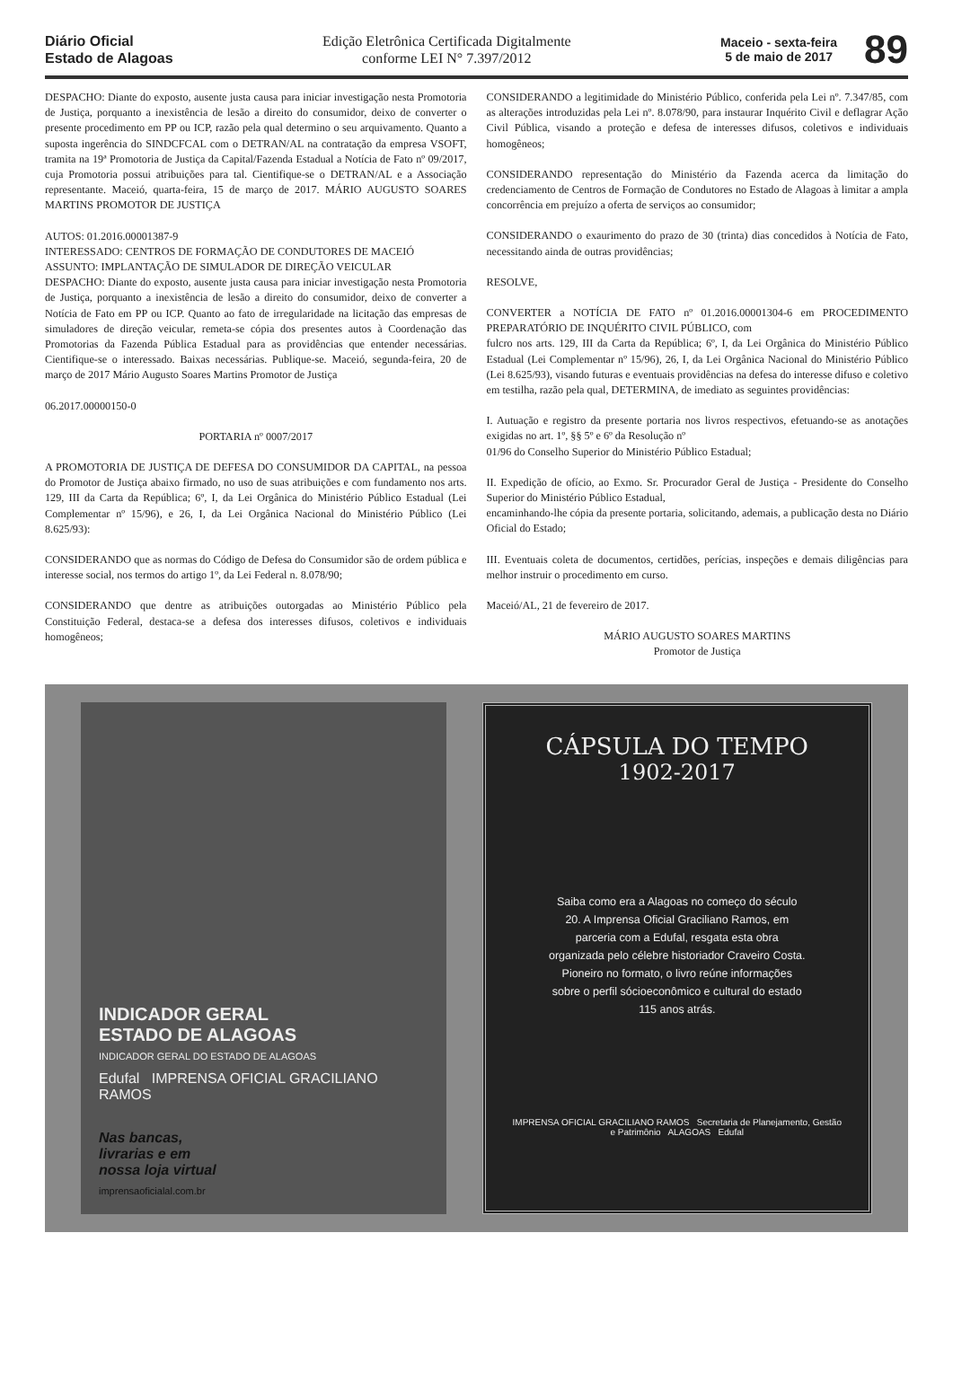Diário Oficial
Estado de Alagoas
Edição Eletrônica Certificada Digitalmente
conforme LEI N° 7.397/2012
Maceio - sexta-feira
5 de maio de 2017
89
DESPACHO: Diante do exposto, ausente justa causa para iniciar investigação nesta Promotoria de Justiça, porquanto a inexistência de lesão a direito do consumidor, deixo de converter o presente procedimento em PP ou ICP, razão pela qual determino o seu arquivamento. Quanto a suposta ingerência do SINDCFCAL com o DETRAN/AL na contratação da empresa VSOFT, tramita na 19ª Promotoria de Justiça da Capital/Fazenda Estadual a Notícia de Fato nº 09/2017, cuja Promotoria possui atribuições para tal. Cientifique-se o DETRAN/AL e a Associação representante. Maceió, quarta-feira, 15 de março de 2017. MÁRIO AUGUSTO SOARES MARTINS PROMOTOR DE JUSTIÇA
AUTOS: 01.2016.00001387-9
INTERESSADO: CENTROS DE FORMAÇÃO DE CONDUTORES DE MACEIÓ
ASSUNTO: IMPLANTAÇÃO DE SIMULADOR DE DIREÇÃO VEICULAR
DESPACHO: Diante do exposto, ausente justa causa para iniciar investigação nesta Promotoria de Justiça, porquanto a inexistência de lesão a direito do consumidor, deixo de converter a Notícia de Fato em PP ou ICP. Quanto ao fato de irregularidade na licitação das empresas de simuladores de direção veicular, remeta-se cópia dos presentes autos à Coordenação das Promotorias da Fazenda Pública Estadual para as providências que entender necessárias. Cientifique-se o interessado. Baixas necessárias. Publique-se. Maceió, segunda-feira, 20 de março de 2017 Mário Augusto Soares Martins Promotor de Justiça
06.2017.00000150-0
PORTARIA nº 0007/2017
A PROMOTORIA DE JUSTIÇA DE DEFESA DO CONSUMIDOR DA CAPITAL, na pessoa do Promotor de Justiça abaixo firmado, no uso de suas atribuições e com fundamento nos arts. 129, III da Carta da República; 6º, I, da Lei Orgânica do Ministério Público Estadual (Lei Complementar nº 15/96), e 26, I, da Lei Orgânica Nacional do Ministério Público (Lei 8.625/93):
CONSIDERANDO que as normas do Código de Defesa do Consumidor são de ordem pública e interesse social, nos termos do artigo 1º, da Lei Federal n. 8.078/90;
CONSIDERANDO que dentre as atribuições outorgadas ao Ministério Público pela Constituição Federal, destaca-se a defesa dos interesses difusos, coletivos e individuais homogêneos;
CONSIDERANDO a legitimidade do Ministério Público, conferida pela Lei nº. 7.347/85, com as alterações introduzidas pela Lei nº. 8.078/90, para instaurar Inquérito Civil e deflagrar Ação Civil Pública, visando a proteção e defesa de interesses difusos, coletivos e individuais homogêneos;
CONSIDERANDO representação do Ministério da Fazenda acerca da limitação do credenciamento de Centros de Formação de Condutores no Estado de Alagoas à limitar a ampla concorrência em prejuízo a oferta de serviços ao consumidor;
CONSIDERANDO o exaurimento do prazo de 30 (trinta) dias concedidos à Notícia de Fato, necessitando ainda de outras providências;
RESOLVE,
CONVERTER a NOTÍCIA DE FATO nº 01.2016.00001304-6 em PROCEDIMENTO PREPARATÓRIO DE INQUÉRITO CIVIL PÚBLICO, com
fulcro nos arts. 129, III da Carta da República; 6º, I, da Lei Orgânica do Ministério Público Estadual (Lei Complementar nº 15/96), 26, I, da Lei Orgânica Nacional do Ministério Público (Lei 8.625/93), visando futuras e eventuais providências na defesa do interesse difuso e coletivo em testilha, razão pela qual, DETERMINA, de imediato as seguintes providências:
I. Autuação e registro da presente portaria nos livros respectivos, efetuando-se as anotações exigidas no art. 1º, §§ 5º e 6º da Resolução nº
01/96 do Conselho Superior do Ministério Público Estadual;
II. Expedição de ofício, ao Exmo. Sr. Procurador Geral de Justiça - Presidente do Conselho Superior do Ministério Público Estadual,
encaminhando-lhe cópia da presente portaria, solicitando, ademais, a publicação desta no Diário Oficial do Estado;
III. Eventuais coleta de documentos, certidões, perícias, inspeções e demais diligências para melhor instruir o procedimento em curso.
Maceió/AL, 21 de fevereiro de 2017.
MÁRIO AUGUSTO SOARES MARTINS
Promotor de Justiça
INDICADOR GERAL
ESTADO DE ALAGOAS
INDICADOR GERAL DO ESTADO DE ALAGOAS
Edufal IMPRENSA OFICIAL GRACILIANO RAMOS
Nas bancas,
livrarias e em
nossa loja virtual
imprensaoficialal.com.br
CÁPSULA DO TEMPO
1902-2017
Saiba como era a Alagoas no começo do século 20. A Imprensa Oficial Graciliano Ramos, em parceria com a Edufal, resgata esta obra organizada pelo célebre historiador Craveiro Costa. Pioneiro no formato, o livro reúne informações sobre o perfil sócioeconômico e cultural do estado 115 anos atrás.
IMPRENSA OFICIAL GRACILIANO RAMOS Secretaria de Planejamento, Gestão e Patrimônio ALAGOAS Edufal